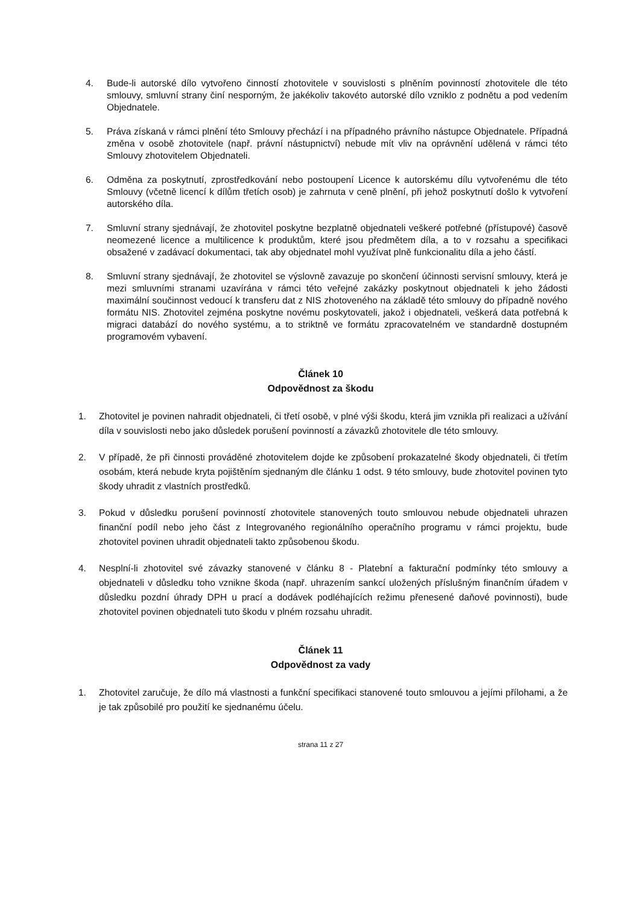4. Bude-li autorské dílo vytvořeno činností zhotovitele v souvislosti s plněním povinností zhotovitele dle této smlouvy, smluvní strany činí nesporným, že jakékoliv takovéto autorské dílo vzniklo z podnětu a pod vedením Objednatele.
5. Práva získaná v rámci plnění této Smlouvy přechází i na případného právního nástupce Objednatele. Případná změna v osobě zhotovitele (např. právní nástupnictví) nebude mít vliv na oprávnění udělená v rámci této Smlouvy zhotovitelem Objednateli.
6. Odměna za poskytnutí, zprostředkování nebo postoupení Licence k autorskému dílu vytvořenému dle této Smlouvy (včetně licencí k dílům třetích osob) je zahrnuta v ceně plnění, při jehož poskytnutí došlo k vytvoření autorského díla.
7. Smluvní strany sjednávají, že zhotovitel poskytne bezplatně objednateli veškeré potřebné (přístupové) časově neomezené licence a multilicence k produktům, které jsou předmětem díla, a to v rozsahu a specifikaci obsažené v zadávací dokumentaci, tak aby objednatel mohl využívat plně funkcionalitu díla a jeho částí.
8. Smluvní strany sjednávají, že zhotovitel se výslovně zavazuje po skončení účinnosti servisní smlouvy, která je mezi smluvními stranami uzavírána v rámci této veřejné zakázky poskytnout objednateli k jeho žádosti maximální součinnost vedoucí k transferu dat z NIS zhotoveného na základě této smlouvy do případně nového formátu NIS. Zhotovitel zejména poskytne novému poskytovateli, jakož i objednateli, veškerá data potřebná k migraci databází do nového systému, a to striktně ve formátu zpracovatelném ve standardně dostupném programovém vybavení.
Článek 10
Odpovědnost za škodu
1. Zhotovitel je povinen nahradit objednateli, či třetí osobě, v plné výši škodu, která jim vznikla při realizaci a užívání díla v souvislosti nebo jako důsledek porušení povinností a závazků zhotovitele dle této smlouvy.
2. V případě, že při činnosti prováděné zhotovitelem dojde ke způsobení prokazatelné škody objednateli, či třetím osobám, která nebude kryta pojištěním sjednaným dle článku 1 odst. 9 této smlouvy, bude zhotovitel povinen tyto škody uhradit z vlastních prostředků.
3. Pokud v důsledku porušení povinností zhotovitele stanovených touto smlouvou nebude objednateli uhrazen finanční podíl nebo jeho část z Integrovaného regionálního operačního programu v rámci projektu, bude zhotovitel povinen uhradit objednateli takto způsobenou škodu.
4. Nesplní-li zhotovitel své závazky stanovené v článku 8 - Platební a fakturační podmínky této smlouvy a objednateli v důsledku toho vznikne škoda (např. uhrazením sankcí uložených příslušným finančním úřadem v důsledku pozdní úhrady DPH u prací a dodávek podléhajících režimu přenesené daňové povinnosti), bude zhotovitel povinen objednateli tuto škodu v plném rozsahu uhradit.
Článek 11
Odpovědnost za vady
1. Zhotovitel zaručuje, že dílo má vlastnosti a funkční specifikaci stanovené touto smlouvou a jejími přílohami, a že je tak způsobilé pro použití ke sjednanému účelu.
strana 11 z 27